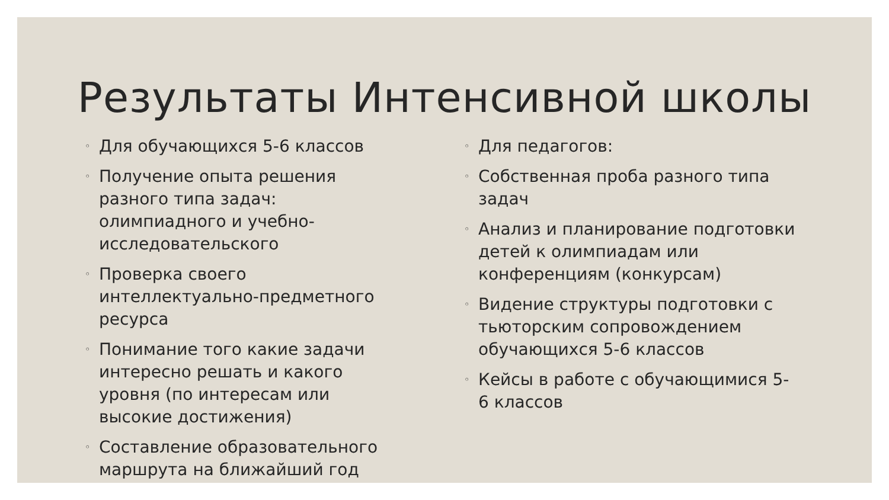Результаты Интенсивной школы
◦ Для обучающихся 5-6 классов
◦ Получение опыта решения разного типа задач: олимпиадного и учебно-исследовательского
◦ Проверка своего интеллектуально-предметного ресурса
◦ Понимание того какие задачи интересно решать и какого уровня (по интересам или высокие достижения)
◦ Составление образовательного маршрута на ближайший год
◦ Для педагогов:
◦ Собственная проба разного типа задач
◦ Анализ и планирование подготовки детей к олимпиадам или конференциям (конкурсам)
◦ Видение структуры подготовки с тьюторским сопровождением обучающихся 5-6 классов
◦ Кейсы в работе с обучающимися 5-6 классов